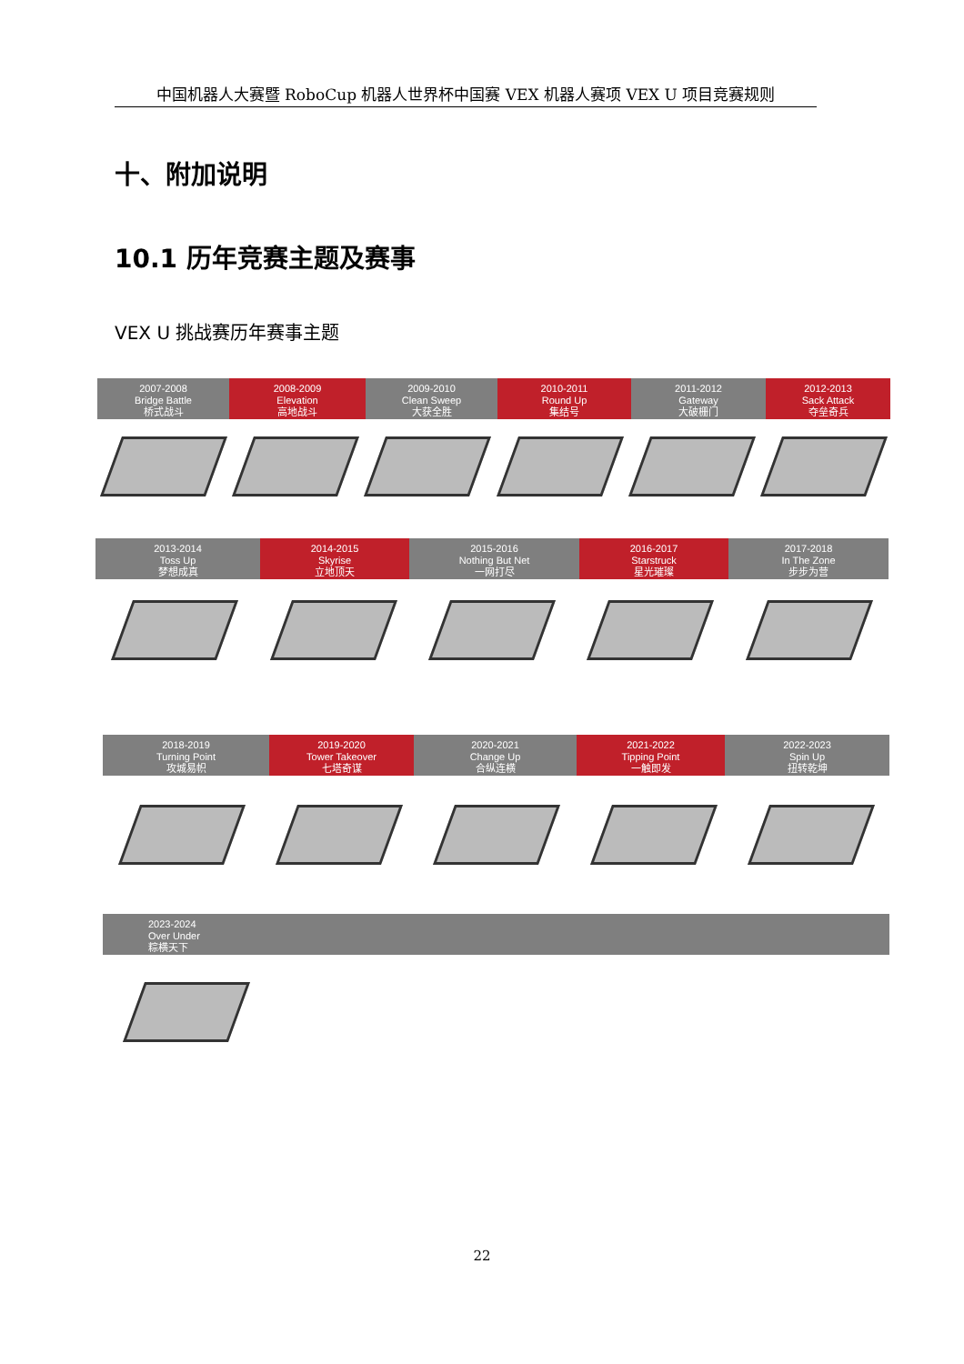中国机器人大赛暨 RoboCup 机器人世界杯中国赛 VEX 机器人赛项 VEX U 项目竞赛规则
十、附加说明
10.1 历年竞赛主题及赛事
VEX U 挑战赛历年赛事主题
2007-2008
Bridge Battle
桥式战斗
2008-2009
Elevation
高地战斗
2009-2010
Clean Sweep
大获全胜
2010-2011
Round Up
集结号
2011-2012
Gateway
大破栅门
2012-2013
Sack Attack
夺垒奇兵
2013-2014
Toss Up
梦想成真
2014-2015
Skyrise
立地顶天
2015-2016
Nothing But Net
一网打尽
2016-2017
Starstruck
星光璀璨
2017-2018
In The Zone
步步为营
2018-2019
Turning Point
攻城易帜
2019-2020
Tower Takeover
七塔奇谋
2020-2021
Change Up
合纵连横
2021-2022
Tipping Point
一触即发
2022-2023
Spin Up
扭转乾坤
2023-2024
Over Under
粽横天下
22